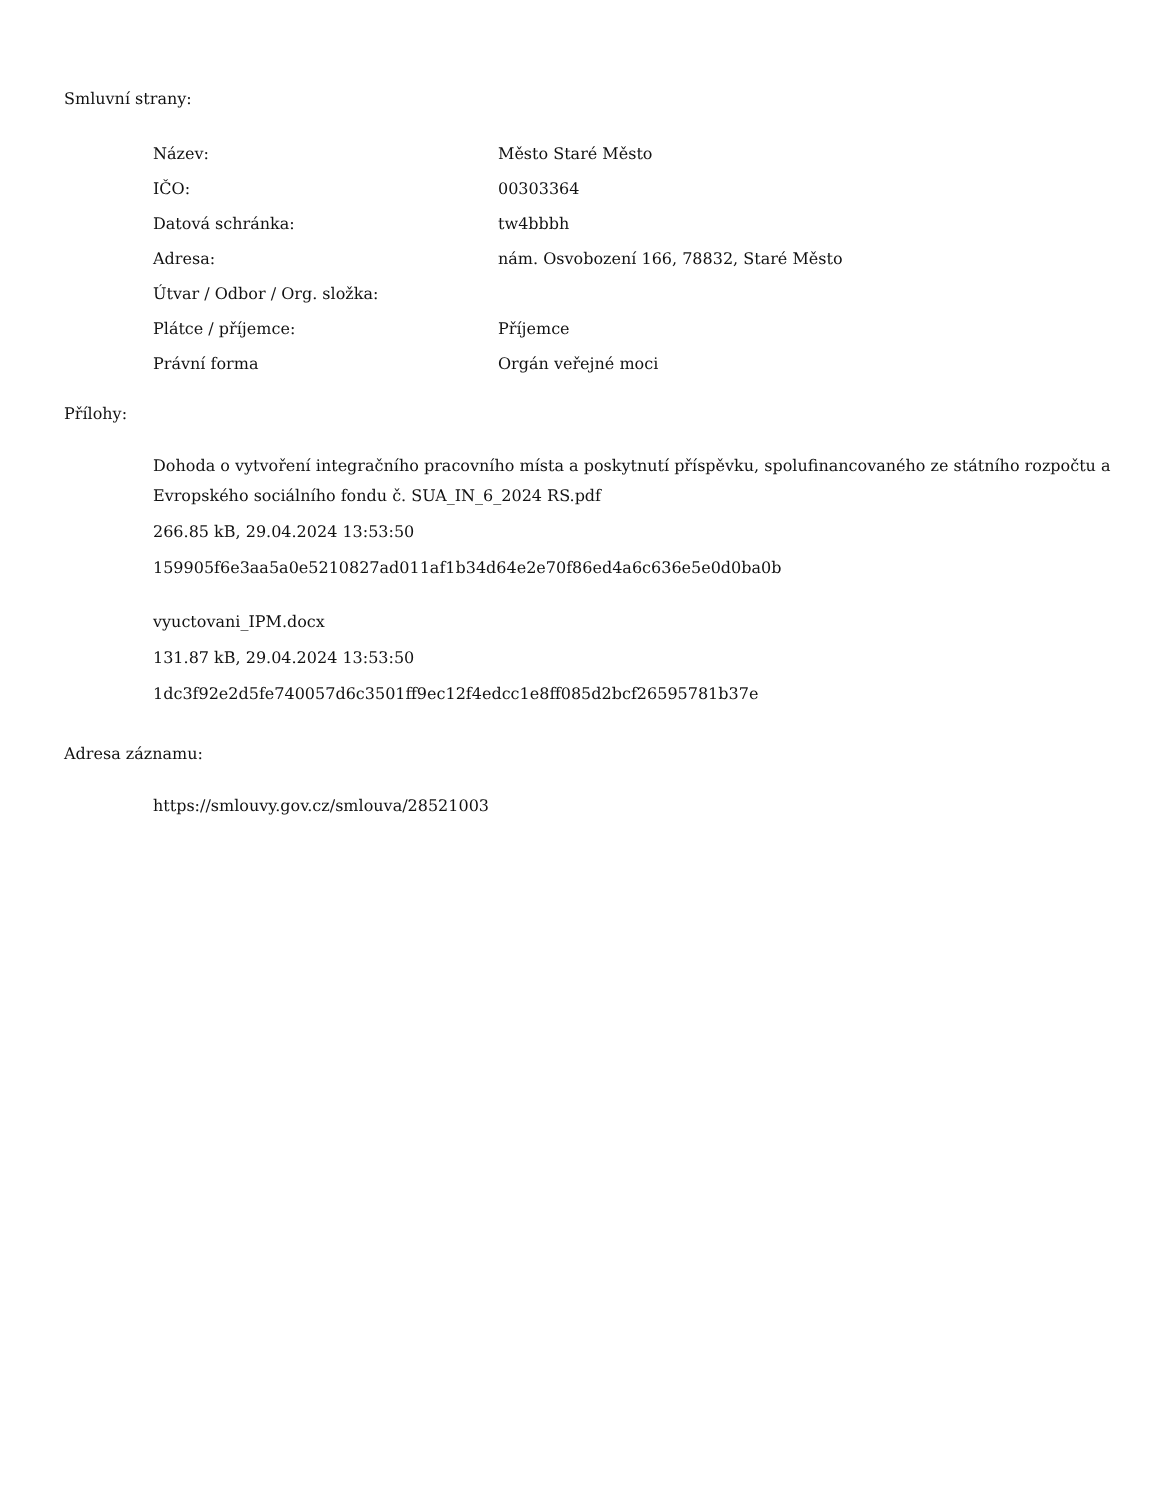Smluvní strany:
| Název: | Město Staré Město |
| IČO: | 00303364 |
| Datová schránka: | tw4bbbh |
| Adresa: | nám. Osvobození 166, 78832, Staré Město |
| Útvar / Odbor / Org. složka: | |
| Plátce / příjemce: | Příjemce |
| Právní forma | Orgán veřejné moci |
Přílohy:
Dohoda o vytvoření integračního pracovního místa a poskytnutí příspěvku, spolufinancovaného ze státního rozpočtu a Evropského sociálního fondu č. SUA_IN_6_2024 RS.pdf
266.85 kB, 29.04.2024 13:53:50
159905f6e3aa5a0e5210827ad011af1b34d64e2e70f86ed4a6c636e5e0d0ba0b
vyuctovani_IPM.docx
131.87 kB, 29.04.2024 13:53:50
1dc3f92e2d5fe740057d6c3501ff9ec12f4edcc1e8ff085d2bcf26595781b37e
Adresa záznamu:
https://smlouvy.gov.cz/smlouva/28521003